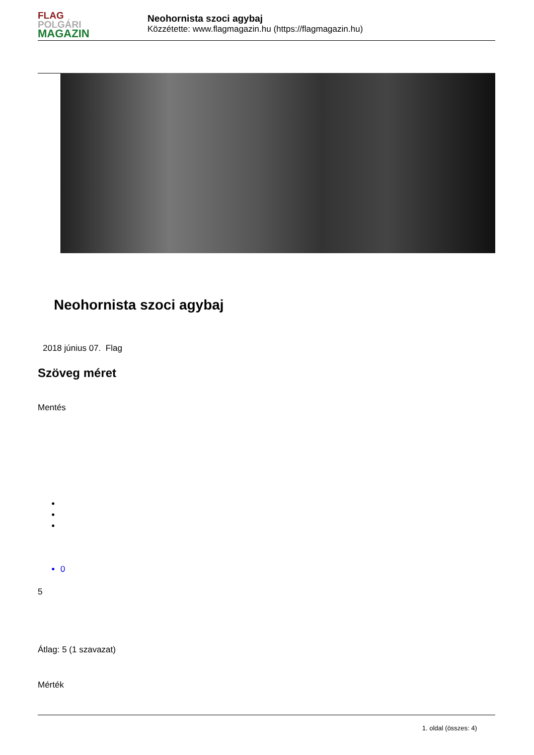FLAG
POLGÁRI
MAGAZIN
Neohornista szoci agybaj
Közzétette: www.flagmagazin.hu (https://flagmagazin.hu)
Neohornista szoci agybaj
2018 június 07. Flag
Szöveg méret
Mentés
0
5
Átlag: 5 (1 szavazat)
Mérték
1. oldal (összes: 4)